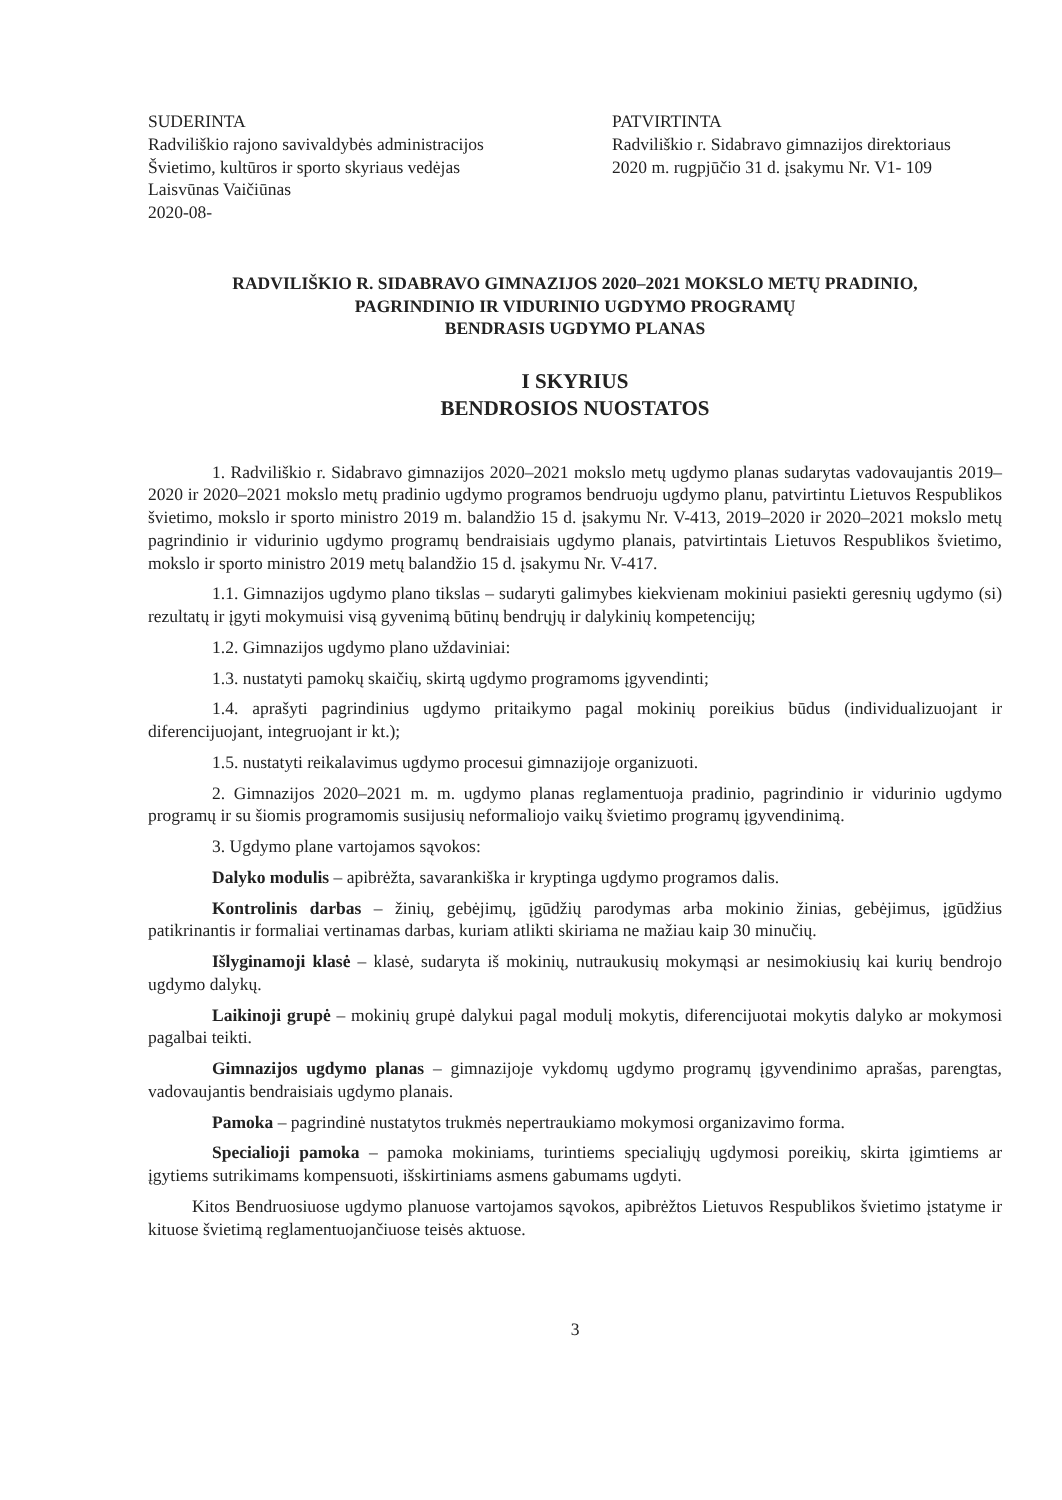SUDERINTA
Radviliškio rajono savivaldybės administracijos
Švietimo, kultūros ir sporto skyriaus vedėjas
Laisvūnas Vaičiūnas
2020-08-
PATVIRTINTA
Radviliškio r. Sidabravo gimnazijos direktoriaus
2020 m. rugpjūčio 31 d. įsakymu Nr. V1- 109
RADVILIŠKIO R. SIDABRAVO GIMNAZIJOS 2020–2021 MOKSLO METŲ PRADINIO,
PAGRINDINIO IR VIDURINIO UGDYMO PROGRAMŲ
BENDRASIS UGDYMO PLANAS
I SKYRIUS
BENDROSIOS NUOSTATOS
1. Radviliškio r. Sidabravo gimnazijos 2020–2021 mokslo metų ugdymo planas sudarytas vadovaujantis 2019–2020 ir 2020–2021 mokslo metų pradinio ugdymo programos bendruoju ugdymo planu, patvirtintu Lietuvos Respublikos švietimo, mokslo ir sporto ministro 2019 m. balandžio 15 d. įsakymu Nr. V-413, 2019–2020 ir 2020–2021 mokslo metų pagrindinio ir vidurinio ugdymo programų bendraisiais ugdymo planais, patvirtintais Lietuvos Respublikos švietimo, mokslo ir sporto ministro 2019 metų balandžio 15 d. įsakymu Nr. V-417.
1.1. Gimnazijos ugdymo plano tikslas – sudaryti galimybes kiekvienam mokiniui pasiekti geresnių ugdymo (si) rezultatų ir įgyti mokymuisi visą gyvenimą būtinų bendrųjų ir dalykinių kompetencijų;
1.2. Gimnazijos ugdymo plano uždaviniai:
1.3. nustatyti pamokų skaičių, skirtą ugdymo programoms įgyvendinti;
1.4. aprašyti pagrindinius ugdymo pritaikymo pagal mokinių poreikius būdus (individualizuojant ir diferencijuojant, integruojant ir kt.);
1.5. nustatyti reikalavimus ugdymo procesui gimnazijoje organizuoti.
2. Gimnazijos 2020–2021 m. m. ugdymo planas reglamentuoja pradinio, pagrindinio ir vidurinio ugdymo programų ir su šiomis programomis susijusių neformaliojo vaikų švietimo programų įgyvendinimą.
3. Ugdymo plane vartojamos sąvokos:
Dalyko modulis – apibrėžta, savarankiška ir kryptinga ugdymo programos dalis.
Kontrolinis darbas – žinių, gebėjimų, įgūdžių parodymas arba mokinio žinias, gebėjimus, įgūdžius patikrinantis ir formaliai vertinamas darbas, kuriam atlikti skiriama ne mažiau kaip 30 minučių.
Išlyginamoji klasė – klasė, sudaryta iš mokinių, nutraukusių mokymąsi ar nesimokiusių kai kurių bendrojo ugdymo dalykų.
Laikinoji grupė – mokinių grupė dalykui pagal modulį mokytis, diferencijuotai mokytis dalyko ar mokymosi pagalbai teikti.
Gimnazijos ugdymo planas – gimnazijoje vykdomų ugdymo programų įgyvendinimo aprašas, parengtas, vadovaujantis bendraisiais ugdymo planais.
Pamoka – pagrindinė nustatytos trukmės nepertraukiamo mokymosi organizavimo forma.
Specialioji pamoka – pamoka mokiniams, turintiems specialiųjų ugdymosi poreikių, skirta įgimtiems ar įgytiems sutrikimams kompensuoti, išskirtiniams asmens gabumams ugdyti.
Kitos Bendruosiuose ugdymo planuose vartojamos sąvokos, apibrėžtos Lietuvos Respublikos švietimo įstatyme ir kituose švietimą reglamentuojančiuose teisės aktuose.
3